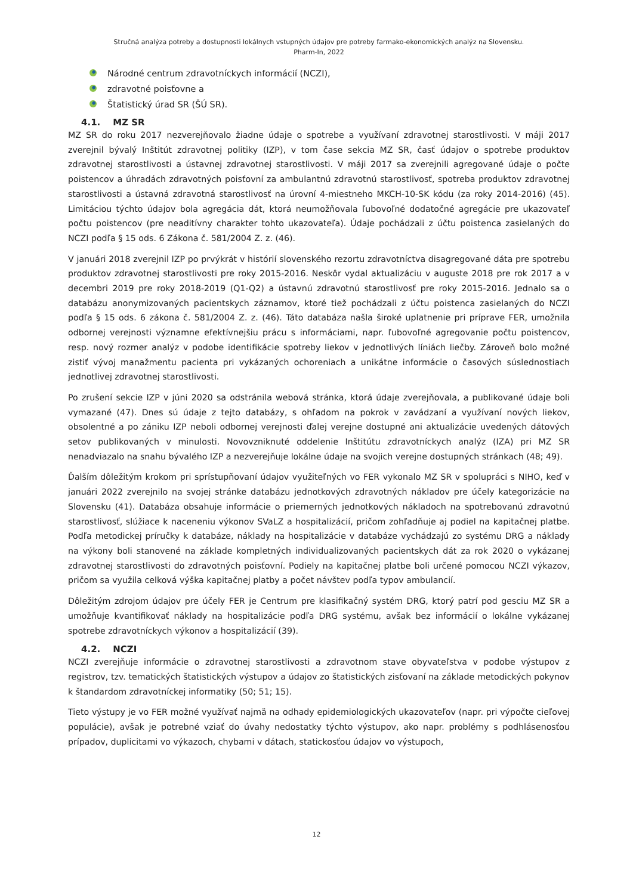Stručná analýza potreby a dostupnosti lokálnych vstupných údajov pre potreby farmako-ekonomických analýz na Slovensku.
Pharm-In, 2022
Národné centrum zdravotníckych informácií (NCZI),
zdravotné poisťovne a
Štatistický úrad SR (ŠÚ SR).
4.1. MZ SR
MZ SR do roku 2017 nezverejňovalo žiadne údaje o spotrebe a využívaní zdravotnej starostlivosti. V máji 2017 zverejnil bývalý Inštitút zdravotnej politiky (IZP), v tom čase sekcia MZ SR, časť údajov o spotrebe produktov zdravotnej starostlivosti a ústavnej zdravotnej starostlivosti. V máji 2017 sa zverejnili agregované údaje o počte poistencov a úhradách zdravotných poisťovní za ambulantnú zdravotnú starostlivosť, spotreba produktov zdravotnej starostlivosti a ústavná zdravotná starostlivosť na úrovní 4-miestneho MKCH-10-SK kódu (za roky 2014-2016) (45). Limitáciou týchto údajov bola agregácia dát, ktorá neumožňovala ľubovoľné dodatočné agregácie pre ukazovateľ počtu poistencov (pre neaditívny charakter tohto ukazovateľa). Údaje pochádzali z účtu poistenca zasielaných do NCZI podľa § 15 ods. 6 Zákona č. 581/2004 Z. z. (46).
V januári 2018 zverejnil IZP po prvýkrát v histórií slovenského rezortu zdravotníctva disagregované dáta pre spotrebu produktov zdravotnej starostlivosti pre roky 2015-2016. Neskôr vydal aktualizáciu v auguste 2018 pre rok 2017 a v decembri 2019 pre roky 2018-2019 (Q1-Q2) a ústavnú zdravotnú starostlivosť pre roky 2015-2016. Jednalo sa o databázu anonymizovaných pacientskych záznamov, ktoré tiež pochádzali z účtu poistenca zasielaných do NCZI podľa § 15 ods. 6 zákona č. 581/2004 Z. z. (46). Táto databáza našla široké uplatnenie pri príprave FER, umožnila odbornej verejnosti významne efektívnejšiu prácu s informáciami, napr. ľubovoľné agregovanie počtu poistencov, resp. nový rozmer analýz v podobe identifikácie spotreby liekov v jednotlivých líniách liečby. Zároveň bolo možné zistiť vývoj manažmentu pacienta pri vykázaných ochoreniach a unikátne informácie o časových súslednostiach jednotlivej zdravotnej starostlivosti.
Po zrušení sekcie IZP v júni 2020 sa odstránila webová stránka, ktorá údaje zverejňovala, a publikované údaje boli vymazané (47). Dnes sú údaje z tejto databázy, s ohľadom na pokrok v zavádzaní a využívaní nových liekov, obsolentné a po zániku IZP neboli odbornej verejnosti ďalej verejne dostupné ani aktualizácie uvedených dátových setov publikovaných v minulosti. Novovzniknuté oddelenie Inštitútu zdravotníckych analýz (IZA) pri MZ SR nenadviazalo na snahu bývalého IZP a nezverejňuje lokálne údaje na svojich verejne dostupných stránkach (48; 49).
Ďalším dôležitým krokom pri sprístupňovaní údajov využiteľných vo FER vykonalo MZ SR v spolupráci s NIHO, keď v januári 2022 zverejnilo na svojej stránke databázu jednotkových zdravotných nákladov pre účely kategorizácie na Slovensku (41). Databáza obsahuje informácie o priemerných jednotkových nákladoch na spotrebovanú zdravotnú starostlivosť, slúžiace k naceneniu výkonov SVaLZ a hospitalizácií, pričom zohľadňuje aj podiel na kapitačnej platbe. Podľa metodickej príručky k databáze, náklady na hospitalizácie v databáze vychádzajú zo systému DRG a náklady na výkony boli stanovené na základe kompletných individualizovaných pacientskych dát za rok 2020 o vykázanej zdravotnej starostlivosti do zdravotných poisťovní. Podiely na kapitačnej platbe boli určené pomocou NCZI výkazov, pričom sa využila celková výška kapitačnej platby a počet návštev podľa typov ambulancií.
Dôležitým zdrojom údajov pre účely FER je Centrum pre klasifikačný systém DRG, ktorý patrí pod gesciu MZ SR a umožňuje kvantifikovať náklady na hospitalizácie podľa DRG systému, avšak bez informácií o lokálne vykázanej spotrebe zdravotníckych výkonov a hospitalizácií (39).
4.2. NCZI
NCZI zverejňuje informácie o zdravotnej starostlivosti a zdravotnom stave obyvateľstva v podobe výstupov z registrov, tzv. tematických štatistických výstupov a údajov zo štatistických zisťovaní na základe metodických pokynov k štandardom zdravotníckej informatiky (50; 51; 15).
Tieto výstupy je vo FER možné využívať najmä na odhady epidemiologických ukazovateľov (napr. pri výpočte cieľovej populácie), avšak je potrebné vziať do úvahy nedostatky týchto výstupov, ako napr. problémy s podhlásenosťou prípadov, duplicitami vo výkazoch, chybami v dátach, statickosťou údajov vo výstupoch,
12